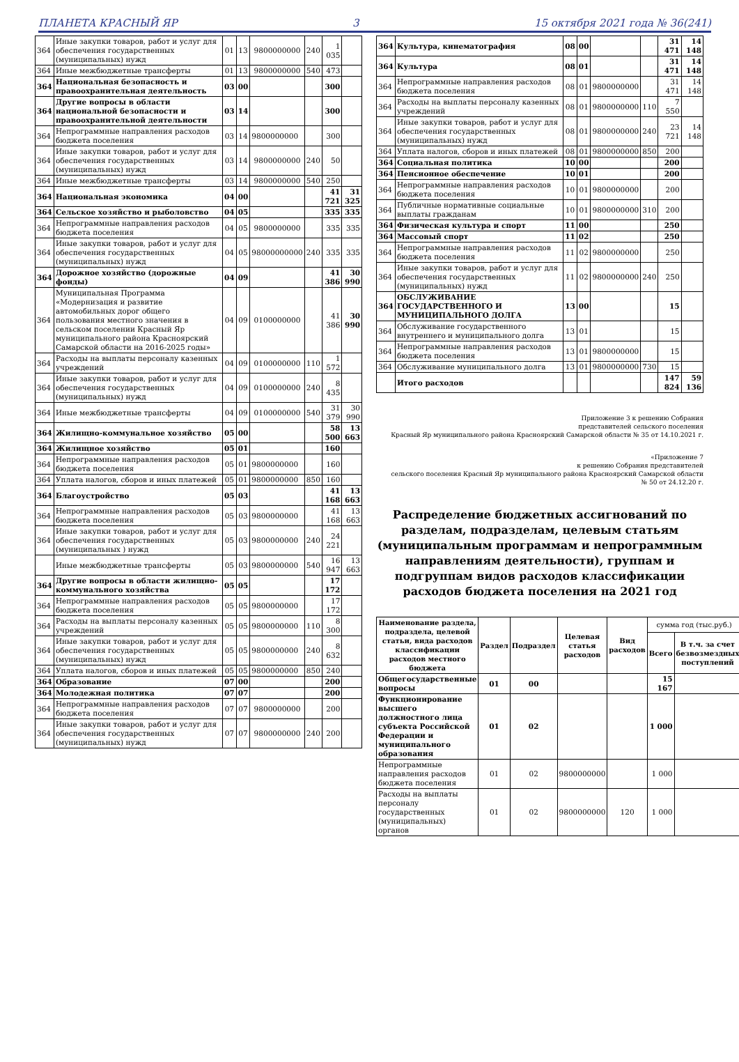ПЛАНЕТА КРАСНЫЙ ЯР 3 15 октября 2021 года № 36(241)
| 364 | Иные закупки товаров, работ и услуг для обеспечения государственных (муниципальных) нужд | 01 | 13 | 9800000000 | 240 | 1 035 | |
| 364 | Иные межбюджетные трансферты | 01 | 13 | 9800000000 | 540 | 473 | |
| 364 | Национальная безопасность и правоохранительная деятельность | 03 | 00 | | | 300 | |
| 364 | Другие вопросы в области национальной безопасности и правоохранительной деятельности | 03 | 14 | | | 300 | |
| 364 | Непрограммные направления расходов бюджета поселения | 03 | 14 | 9800000000 | | 300 | |
| 364 | Иные закупки товаров, работ и услуг для обеспечения государственных (муниципальных) нужд | 03 | 14 | 9800000000 | 240 | 50 | |
| 364 | Иные межбюджетные трансферты | 03 | 14 | 9800000000 | 540 | 250 | |
| 364 | Национальная экономика | 04 | 00 | | | 41 721 | 31 325 |
| 364 | Сельское хозяйство и рыболовство | 04 | 05 | | | 335 | 335 |
| 364 | Непрограммные направления расходов бюджета поселения | 04 | 05 | 9800000000 | | 335 | 335 |
| 364 | Иные закупки товаров, работ и услуг для обеспечения государственных (муниципальных) нужд | 04 | 05 | 98000000000 | 240 | 335 | 335 |
| 364 | Дорожное хозяйство (дорожные фонды) | 04 | 09 | | | 41 386 | 30 990 |
| 364 | Муниципальная Программа «Модернизация и развитие автомобильных дорог общего пользования местного значения в сельском поселении Красный Яр муниципального района Красноярский Самарской области на 2016-2025 годы» | 04 | 09 | 0100000000 | | 41 386 | 30 990 |
| 364 | Расходы на выплаты персоналу казенных учреждений | 04 | 09 | 0100000000 | 110 | 1 572 | |
| 364 | Иные закупки товаров, работ и услуг для обеспечения государственных (муниципальных) нужд | 04 | 09 | 0100000000 | 240 | 8 435 | |
| 364 | Иные межбюджетные трансферты | 04 | 09 | 0100000000 | 540 | 31 379 | 30 990 |
| 364 | Жилищно-коммунальное хозяйство | 05 | 00 | | | 58 500 | 13 663 |
| 364 | Жилищное хозяйство | 05 | 01 | | | 160 | |
| 364 | Непрограммные направления расходов бюджета поселения | 05 | 01 | 9800000000 | | 160 | |
| 364 | Уплата налогов, сборов и иных платежей | 05 | 01 | 9800000000 | 850 | 160 | |
| 364 | Благоустройство | 05 | 03 | | | 41 168 | 13 663 |
| 364 | Непрограммные направления расходов бюджета поселения | 05 | 03 | 9800000000 | | 41 168 | 13 663 |
| 364 | Иные закупки товаров, работ и услуг для обеспечения государственных (муниципальных ) нужд | 05 | 03 | 9800000000 | 240 | 24 221 | |
| | Иные межбюджетные трансферты | 05 | 03 | 9800000000 | 540 | 16 947 | 13 663 |
| 364 | Другие вопросы в области жилищно-коммунального хозяйства | 05 | 05 | | | 17 172 | |
| 364 | Непрограммные направления расходов бюджета поселения | 05 | 05 | 9800000000 | | 17 172 | |
| 364 | Расходы на выплаты персоналу казенных учреждений | 05 | 05 | 9800000000 | 110 | 8 300 | |
| 364 | Иные закупки товаров, работ и услуг для обеспечения государственных (муниципальных) нужд | 05 | 05 | 9800000000 | 240 | 8 632 | |
| 364 | Уплата налогов, сборов и иных платежей | 05 | 05 | 9800000000 | 850 | 240 | |
| 364 | Образование | 07 | 00 | | | 200 | |
| 364 | Молодежная политика | 07 | 07 | | | 200 | |
| 364 | Непрограммные направления расходов бюджета поселения | 07 | 07 | 9800000000 | | 200 | |
| 364 | Иные закупки товаров, работ и услуг для обеспечения государственных (муниципальных) нужд | 07 | 07 | 9800000000 | 240 | 200 | |
| 364 | Культура, кинематография | 08 | 00 | | | 31 471 | 14 148 |
| 364 | Культура | 08 | 01 | | | 31 471 | 14 148 |
| 364 | Непрограммные направления расходов бюджета поселения | 08 | 01 | 9800000000 | | 31 471 | 14 148 |
| 364 | Расходы на выплаты персоналу казенных учреждений | 08 | 01 | 9800000000 | 110 | 7 550 | |
| 364 | Иные закупки товаров, работ и услуг для обеспечения государственных (муниципальных) нужд | 08 | 01 | 9800000000 | 240 | 23 721 | 14 148 |
| 364 | Уплата налогов, сборов и иных платежей | 08 | 01 | 9800000000 | 850 | 200 | |
| 364 | Социальная политика | 10 | 00 | | | 200 | |
| 364 | Пенсионное обеспечение | 10 | 01 | | | 200 | |
| 364 | Непрограммные направления расходов бюджета поселения | 10 | 01 | 9800000000 | | 200 | |
| 364 | Публичные нормативные социальные выплаты гражданам | 10 | 01 | 9800000000 | 310 | 200 | |
| 364 | Физическая культура и спорт | 11 | 00 | | | 250 | |
| 364 | Массовый спорт | 11 | 02 | | | 250 | |
| 364 | Непрограммные направления расходов бюджета поселения | 11 | 02 | 9800000000 | | 250 | |
| 364 | Иные закупки товаров, работ и услуг для обеспечения государственных (муниципальных) нужд | 11 | 02 | 9800000000 | 240 | 250 | |
| 364 | ОБСЛУЖИВАНИЕ ГОСУДАРСТВЕННОГО И МУНИЦИПАЛЬНОГО ДОЛГА | 13 | 00 | | | 15 | |
| 364 | Обслуживание государственного внутреннего и муниципального долга | 13 | 01 | | | 15 | |
| 364 | Непрограммные направления расходов бюджета поселения | 13 | 01 | 9800000000 | | 15 | |
| 364 | Обслуживание муниципального долга | 13 | 01 | 9800000000 | 730 | 15 | |
| | Итого расходов | | | | | 147 824 | 59 136 |
Приложение 3 к решению Собрания
представителей сельского поселения
Красный Яр муниципального района Красноярский Самарской области № 35 от 14.10.2021 г.
«Приложение 7
к решению Собрания представителей
сельского поселения Красный Яр муниципального района Красноярский Самарской области
№ 50 от 24.12.20 г.
Распределение бюджетных ассигнований по разделам, подразделам, целевым статьям (муниципальным программам и непрограммным направлениям деятельности), группам и подгруппам видов расходов классификации расходов бюджета поселения на 2021 год
| Наименование раздела, подраздела, целевой статьи, вида расходов классификации расходов местного бюджета | Раздел | Подраздел | Целевая статья расходов | Вид расходов | сумма год (тыс.руб.) | |
| --- | --- | --- | --- | --- | --- | --- |
| | | | | | Всего | В т.ч. за счет безвозмездных поступлений |
| Общегосударственные вопросы | 01 | 00 | | | 15 167 | |
| Функционирование высшего должностного лица субъекта Российской Федерации и муниципального образования | 01 | 02 | | | 1 000 | |
| Непрограммные направления расходов бюджета поселения | 01 | 02 | 9800000000 | | 1 000 | |
| Расходы на выплаты персоналу государственных (муниципальных) органов | 01 | 02 | 9800000000 | 120 | 1 000 | |